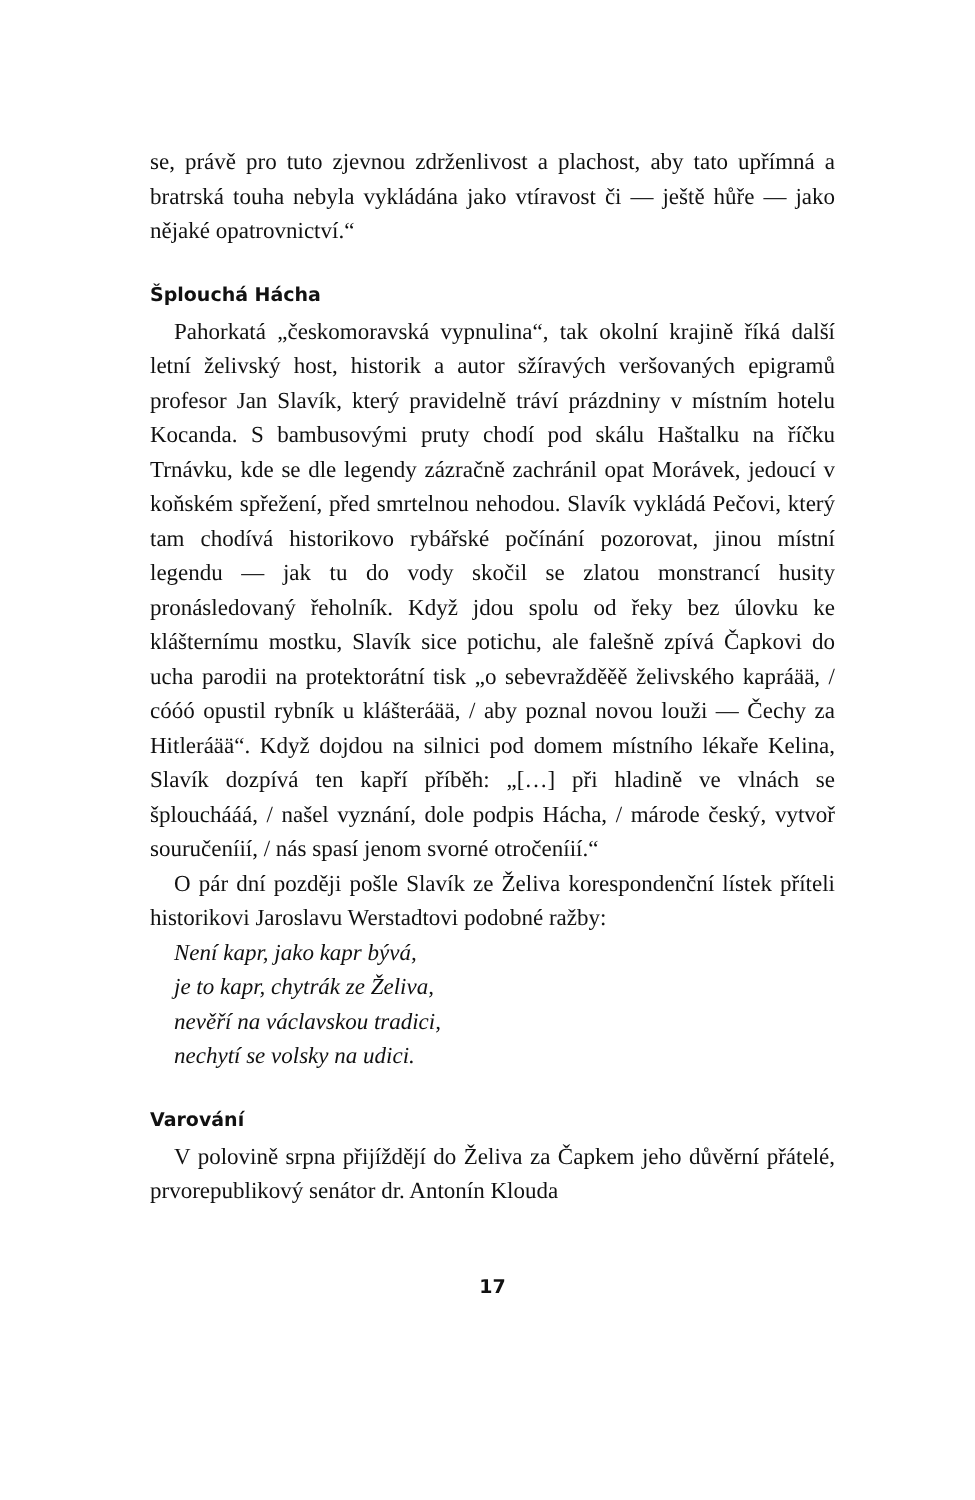se, právě pro tuto zjevnou zdrženlivost a plachost, aby tato upřímná a bratrská touha nebyla vykládána jako vtíravost či — ještě hůře — jako nějaké opatrovnictví.“
Šplouchá Hácha
Pahorkatá „českomoravská vypnulina“, tak okolní krajině říká další letní želivský host, historik a autor sžíravých veršovaných epigramů profesor Jan Slavík, který pravidelně tráví prázdniny v místním hotelu Kocanda. S bambusovými pruty chodí pod skálu Haštalku na říčku Trnávku, kde se dle legendy zázračně zachránil opat Morávek, jedoucí v koňském spřežení, před smrtelnou nehodou. Slavík vykládá Pečovi, který tam chodívá historikovo rybářské počínání pozorovat, jinou místní legendu — jak tu do vody skočil se zlatou monstrancí husity pronásledovaný řeholník. Když jdou spolu od řeky bez úlovku ke klášternímu mostku, Slavík sice potichu, ale falešně zpívá Čapkovi do ucha parodii na protektorátní tisk „o sebevražděěě želivského kapráää, / cóóó opustil rybník u klášteráää, / aby poznal novou louži — Čechy za Hitleráää“. Když dojdou na silnici pod domem místního lékaře Kelina, Slavík dozpívá ten kapří příběh: „[…] při hladině ve vlnách se šplouchááá, / našel vyznání, dole podpis Hácha, / márode český, vytvoř souručeníií, / nás spasí jenom svorné otročeníií.“
O pár dní později pošle Slavík ze Želiva korespondenční lístek příteli historikovi Jaroslavu Werstadtovi podobné ražby:
Není kapr, jako kapr bývá,
je to kapr, chytrák ze Želiva,
nevěří na václavskou tradici,
nechytí se volsky na udici.
Varování
V polovině srpna přijíždějí do Želiva za Čapkem jeho důvěrní přátelé, prvorepublikový senátor dr. Antonín Klouda
17